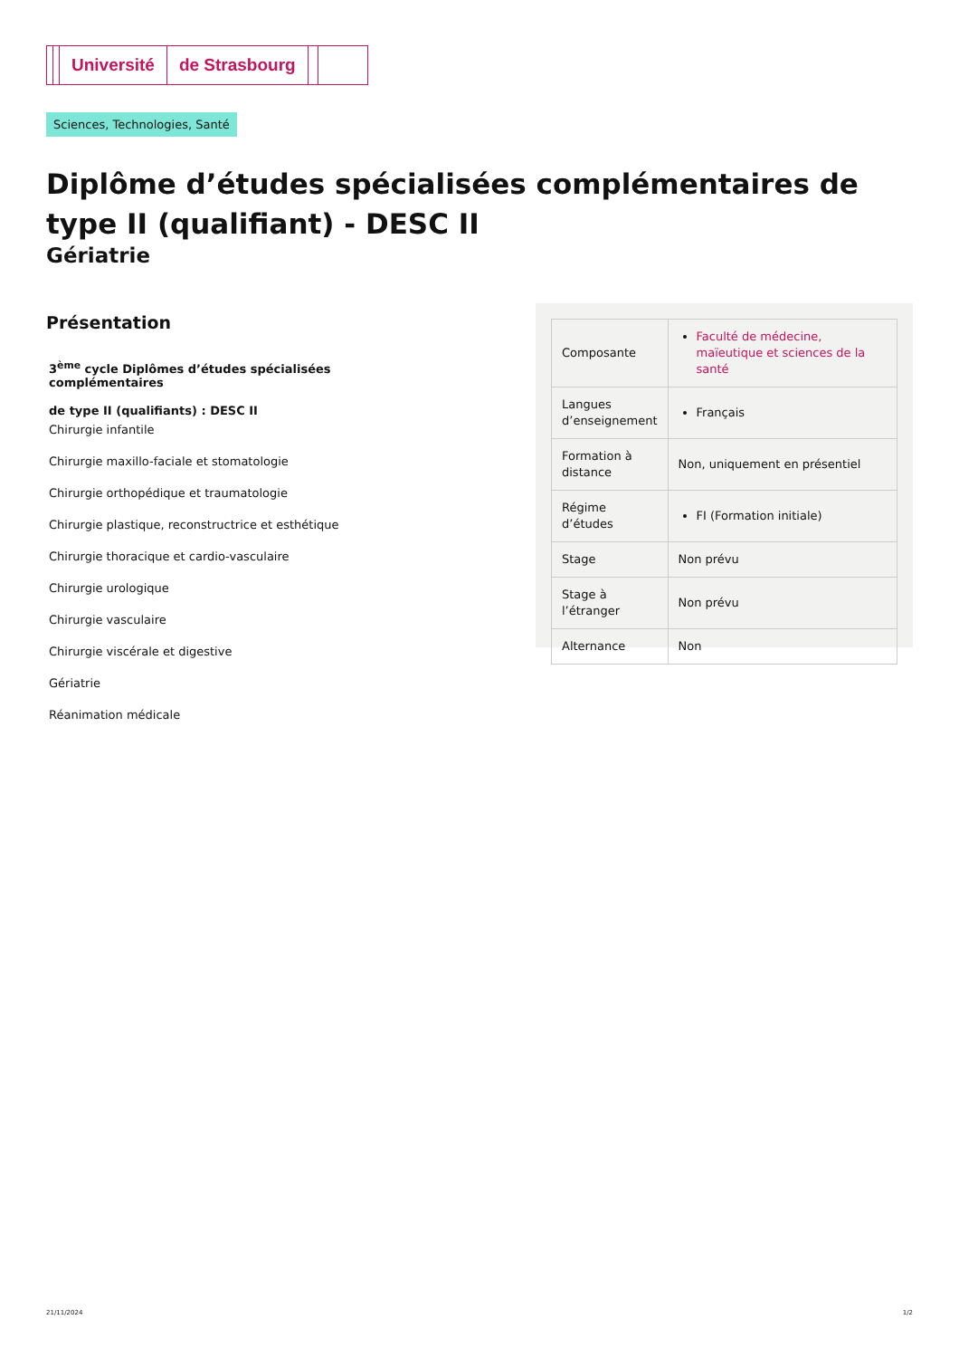Université de Strasbourg
Sciences, Technologies, Santé
Diplôme d’études spécialisées complémentaires de type II (qualifiant) - DESC II
Gériatrie
Présentation
3<sup>ème</sup> cycle Diplômes d’études spécialisées complémentaires
de type II (qualifiants) : DESC II
Chirurgie infantile
Chirurgie maxillo-faciale et stomatologie
Chirurgie orthopédique et traumatologie
Chirurgie plastique, reconstructrice et esthétique
Chirurgie thoracique et cardio-vasculaire
Chirurgie urologique
Chirurgie vasculaire
Chirurgie viscérale et digestive
Gériatrie
Réanimation médicale
| Composante | Faculté de médecine, maïeutique et sciences de la santé |
| Langues d’enseignement | Français |
| Formation à distance | Non, uniquement en présentiel |
| Régime d’études | FI (Formation initiale) |
| Stage | Non prévu |
| Stage à l’étranger | Non prévu |
| Alternance | Non |
21/11/2024 1/2